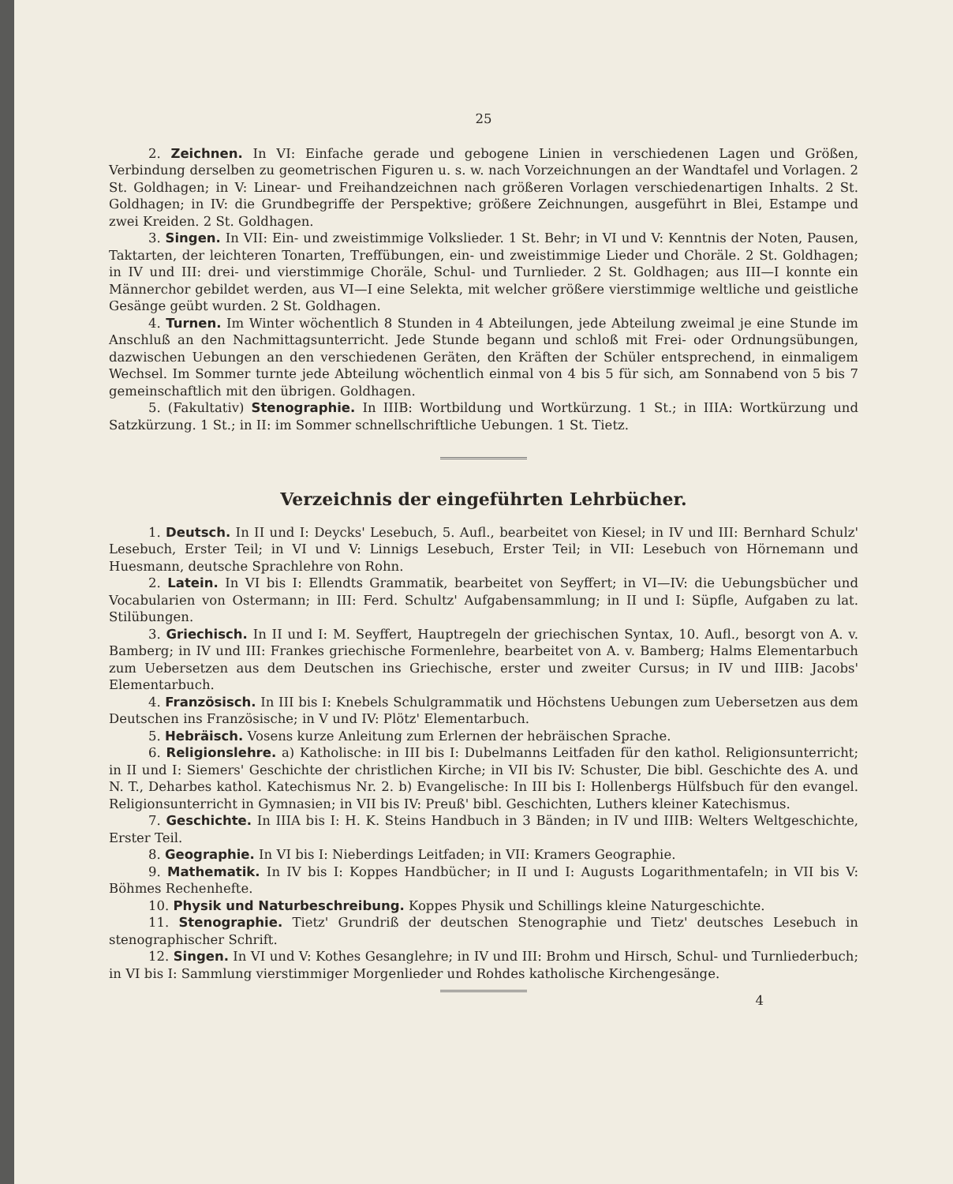25
2. Zeichnen. In VI: Einfache gerade und gebogene Linien in verschiedenen Lagen und Größen, Verbindung derselben zu geometrischen Figuren u. s. w. nach Vorzeichnungen an der Wandtafel und Vorlagen. 2 St. Goldhagen; in V: Linear- und Freihandzeichnen nach größeren Vorlagen verschiedenartigen Inhalts. 2 St. Goldhagen; in IV: die Grundbegriffe der Perspektive; größere Zeichnungen, ausgeführt in Blei, Estampe und zwei Kreiden. 2 St. Goldhagen.
3. Singen. In VII: Ein- und zweistimmige Volkslieder. 1 St. Behr; in VI und V: Kenntnis der Noten, Pausen, Taktarten, der leichteren Tonarten, Treffübungen, ein- und zweistimmige Lieder und Choräle. 2 St. Goldhagen; in IV und III: drei- und vierstimmige Choräle, Schul- und Turnlieder. 2 St. Goldhagen; aus III—I konnte ein Männerchor gebildet werden, aus VI—I eine Selekta, mit welcher größere vierstimmige weltliche und geistliche Gesänge geübt wurden. 2 St. Goldhagen.
4. Turnen. Im Winter wöchentlich 8 Stunden in 4 Abteilungen, jede Abteilung zweimal je eine Stunde im Anschluß an den Nachmittagsunterricht. Jede Stunde begann und schloß mit Frei- oder Ordnungsübungen, dazwischen Uebungen an den verschiedenen Geräten, den Kräften der Schüler entsprechend, in einmaligem Wechsel. Im Sommer turnte jede Abteilung wöchentlich einmal von 4 bis 5 für sich, am Sonnabend von 5 bis 7 gemeinschaftlich mit den übrigen. Goldhagen.
5. (Fakultativ) Stenographie. In IIIB: Wortbildung und Wortkürzung. 1 St.; in IIIA: Wortkürzung und Satzkürzung. 1 St.; in II: im Sommer schnellschriftliche Uebungen. 1 St. Tietz.
Verzeichnis der eingeführten Lehrbücher.
1. Deutsch. In II und I: Deycks' Lesebuch, 5. Aufl., bearbeitet von Kiesel; in IV und III: Bernhard Schulz' Lesebuch, Erster Teil; in VI und V: Linnigs Lesebuch, Erster Teil; in VII: Lesebuch von Hörnemann und Huesmann, deutsche Sprachlehre von Rohn.
2. Latein. In VI bis I: Ellendts Grammatik, bearbeitet von Seyffert; in VI—IV: die Uebungsbücher und Vocabularien von Ostermann; in III: Ferd. Schultz' Aufgabensammlung; in II und I: Süpfle, Aufgaben zu lat. Stilübungen.
3. Griechisch. In II und I: M. Seyffert, Hauptregeln der griechischen Syntax, 10. Aufl., besorgt von A. v. Bamberg; in IV und III: Frankes griechische Formenlehre, bearbeitet von A. v. Bamberg; Halms Elementarbuch zum Uebersetzen aus dem Deutschen ins Griechische, erster und zweiter Cursus; in IV und IIIB: Jacobs' Elementarbuch.
4. Französisch. In III bis I: Knebels Schulgrammatik und Höchstens Uebungen zum Uebersetzen aus dem Deutschen ins Französische; in V und IV: Plötz' Elementarbuch.
5. Hebräisch. Vosens kurze Anleitung zum Erlernen der hebräischen Sprache.
6. Religionslehre. a) Katholische: in III bis I: Dubelmanns Leitfaden für den kathol. Religionsunterricht; in II und I: Siemers' Geschichte der christlichen Kirche; in VII bis IV: Schuster, Die bibl. Geschichte des A. und N. T., Deharbes kathol. Katechismus Nr. 2. b) Evangelische: In III bis I: Hollenbergs Hülfsbuch für den evangel. Religionsunterricht in Gymnasien; in VII bis IV: Preuß' bibl. Geschichten, Luthers kleiner Katechismus.
7. Geschichte. In IIIA bis I: H. K. Steins Handbuch in 3 Bänden; in IV und IIIB: Welters Weltgeschichte, Erster Teil.
8. Geographie. In VI bis I: Nieberdings Leitfaden; in VII: Kramers Geographie.
9. Mathematik. In IV bis I: Koppes Handbücher; in II und I: Augusts Logarithmentafeln; in VII bis V: Böhmes Rechenhefte.
10. Physik und Naturbeschreibung. Koppes Physik und Schillings kleine Naturgeschichte.
11. Stenographie. Tietz' Grundriß der deutschen Stenographie und Tietz' deutsches Lesebuch in stenographischer Schrift.
12. Singen. In VI und V: Kothes Gesanglehre; in IV und III: Brohm und Hirsch, Schul- und Turnliederbuch; in VI bis I: Sammlung vierstimmiger Morgenlieder und Rohdes katholische Kirchengesänge.
4